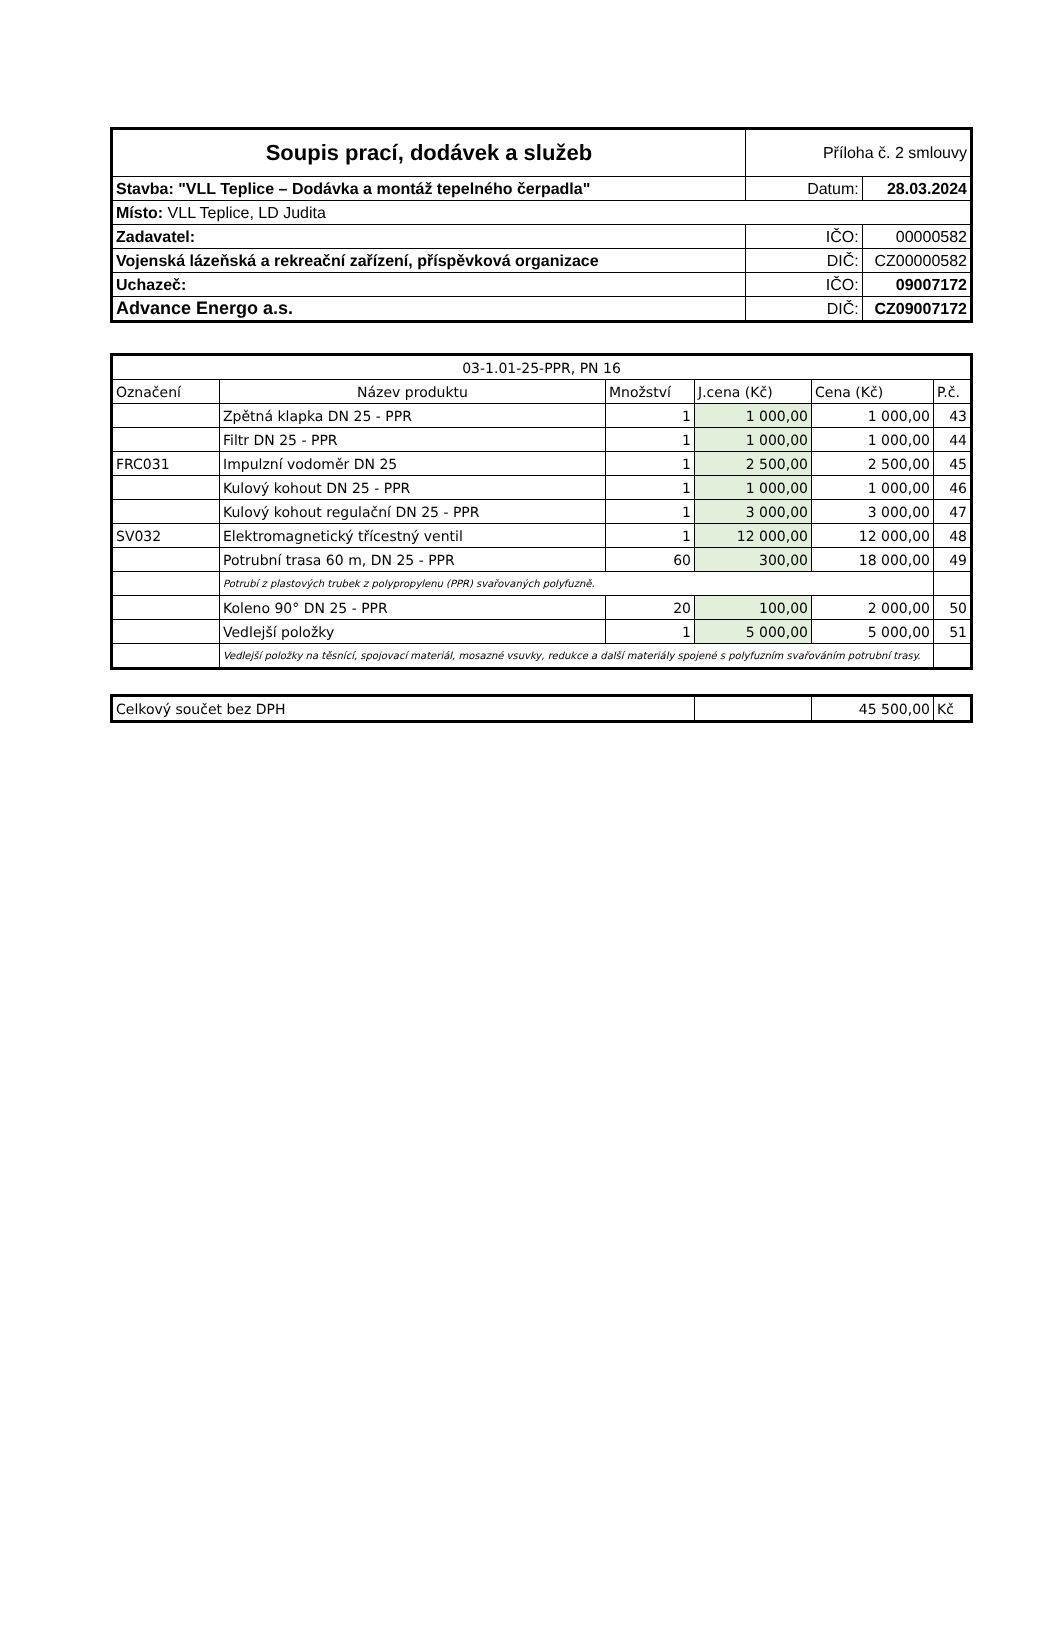| Soupis prací, dodávek a služeb | Příloha č. 2 smlouvy | |
| Stavba: "VLL Teplice – Dodávka a montáž tepelného čerpadla" | Datum: | 28.03.2024 |
| Místo: VLL Teplice, LD Judita | | |
| Zadavatel: | IČO: | 00000582 |
| Vojenská lázeňská a rekreační zařízení, příspěvková organizace | DIČ: | CZ00000582 |
| Uchazeč: | IČO: | 09007172 |
| Advance Energo a.s. | DIČ: | CZ09007172 |
| 03-1.01-25-PPR, PN 16 | | | | | |
| Označení | Název produktu | Množství | J.cena (Kč) | Cena (Kč) | P.č. |
| | Zpětná klapka DN 25 - PPR | 1 | 1 000,00 | 1 000,00 | 43 |
| | Filtr DN 25 - PPR | 1 | 1 000,00 | 1 000,00 | 44 |
| FRC031 | Impulzní vodoměr DN 25 | 1 | 2 500,00 | 2 500,00 | 45 |
| | Kulový kohout DN 25 - PPR | 1 | 1 000,00 | 1 000,00 | 46 |
| | Kulový kohout regulační DN 25 - PPR | 1 | 3 000,00 | 3 000,00 | 47 |
| SV032 | Elektromagnetický třícestný ventil | 1 | 12 000,00 | 12 000,00 | 48 |
| | Potrubní trasa 60 m, DN 25 - PPR | 60 | 300,00 | 18 000,00 | 49 |
| | Potrubí z plastových trubek z polypropylenu (PPR) svařovaných polyfuzně. | | | | |
| | Koleno 90° DN 25 - PPR | 20 | 100,00 | 2 000,00 | 50 |
| | Vedlejší položky | 1 | 5 000,00 | 5 000,00 | 51 |
| | Vedlejší položky na těsnící, spojovací materiál, mosazné vsuvky, redukce a další materiály spojené s polyfuzním svařováním potrubní trasy. | | | | |
| Celkový součet bez DPH | | 45 500,00 | Kč |